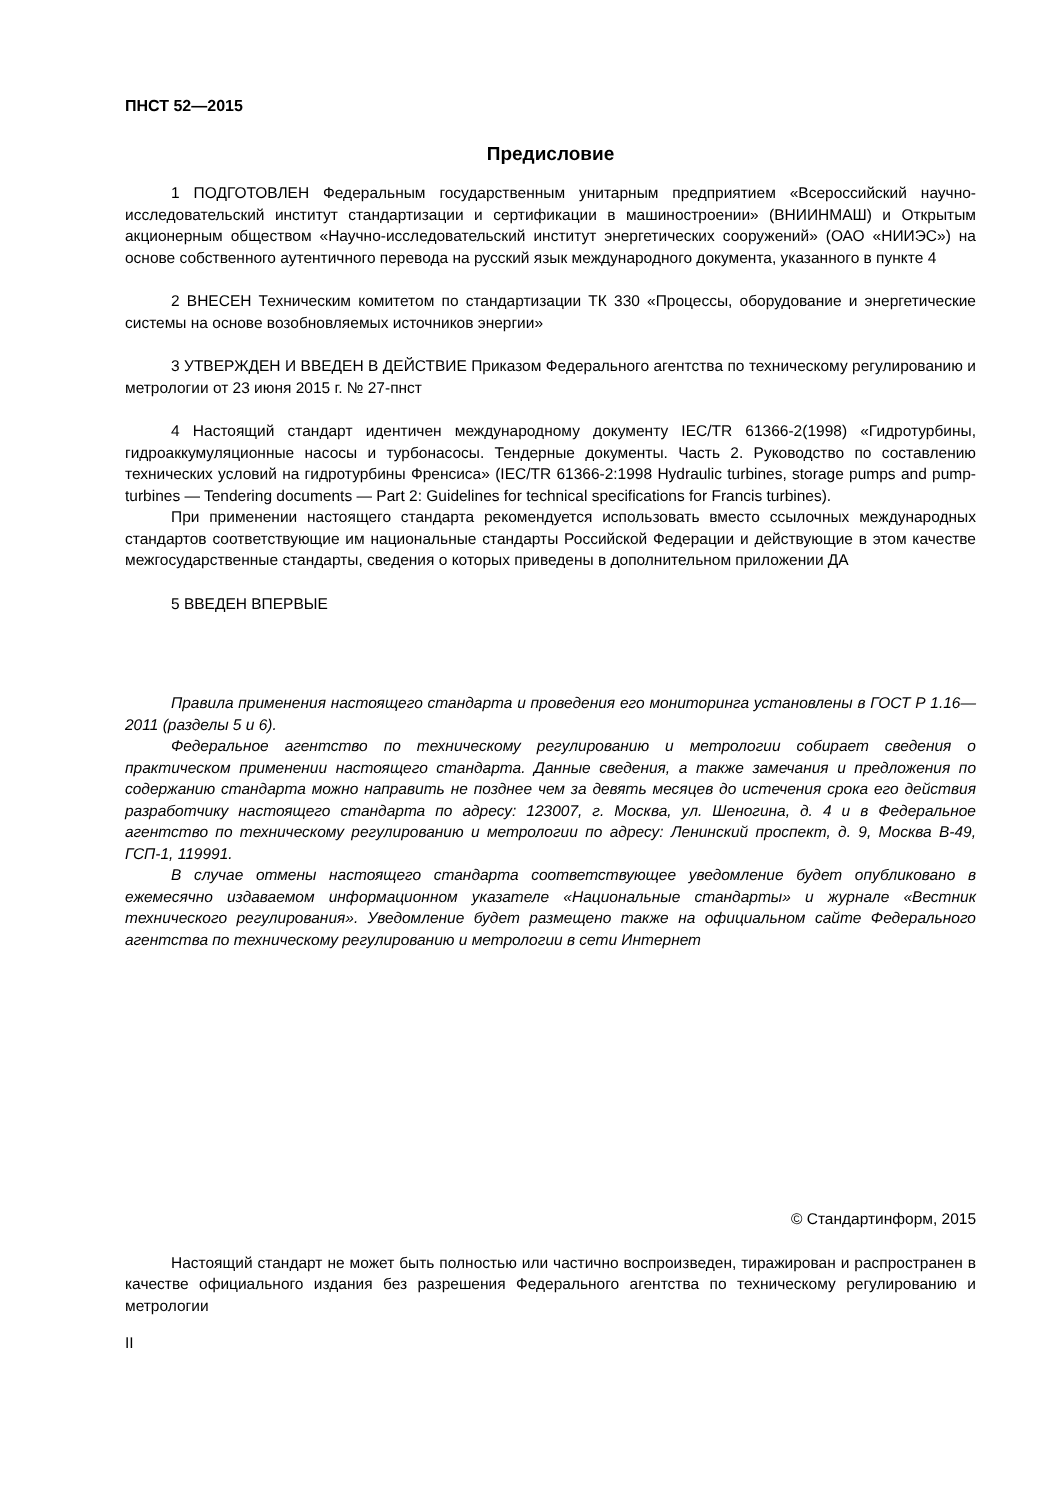ПНСТ 52—2015
Предисловие
1 ПОДГОТОВЛЕН Федеральным государственным унитарным предприятием «Всероссийский научно-исследовательский институт стандартизации и сертификации в машиностроении» (ВНИИНМАШ) и Открытым акционерным обществом «Научно-исследовательский институт энергетических сооружений» (ОАО «НИИЭС») на основе собственного аутентичного перевода на русский язык международного документа, указанного в пункте 4
2 ВНЕСЕН Техническим комитетом по стандартизации ТК 330 «Процессы, оборудование и энергетические системы на основе возобновляемых источников энергии»
3 УТВЕРЖДЕН И ВВЕДЕН В ДЕЙСТВИЕ Приказом Федерального агентства по техническому регулированию и метрологии от 23 июня 2015 г. № 27-пнст
4 Настоящий стандарт идентичен международному документу IEC/TR 61366-2(1998) «Гидротурбины, гидроаккумуляционные насосы и турбонасосы. Тендерные документы. Часть 2. Руководство по составлению технических условий на гидротурбины Френсиса» (IEC/TR 61366-2:1998 Hydraulic turbines, storage pumps and pump-turbines — Tendering documents — Part 2: Guidelines for technical specifications for Francis turbines).
При применении настоящего стандарта рекомендуется использовать вместо ссылочных международных стандартов соответствующие им национальные стандарты Российской Федерации и действующие в этом качестве межгосударственные стандарты, сведения о которых приведены в дополнительном приложении ДА
5 ВВЕДЕН ВПЕРВЫЕ
Правила применения настоящего стандарта и проведения его мониторинга установлены в ГОСТ Р 1.16—2011 (разделы 5 и 6).
Федеральное агентство по техническому регулированию и метрологии собирает сведения о практическом применении настоящего стандарта. Данные сведения, а также замечания и предложения по содержанию стандарта можно направить не позднее чем за девять месяцев до истечения срока его действия разработчику настоящего стандарта по адресу: 123007, г. Москва, ул. Шеногина, д. 4 и в Федеральное агентство по техническому регулированию и метрологии по адресу: Ленинский проспект, д. 9, Москва В-49, ГСП-1, 119991.
В случае отмены настоящего стандарта соответствующее уведомление будет опубликовано в ежемесячно издаваемом информационном указателе «Национальные стандарты» и журнале «Вестник технического регулирования». Уведомление будет размещено также на официальном сайте Федерального агентства по техническому регулированию и метрологии в сети Интернет
© Стандартинформ, 2015
Настоящий стандарт не может быть полностью или частично воспроизведен, тиражирован и распространен в качестве официального издания без разрешения Федерального агентства по техническому регулированию и метрологии
II